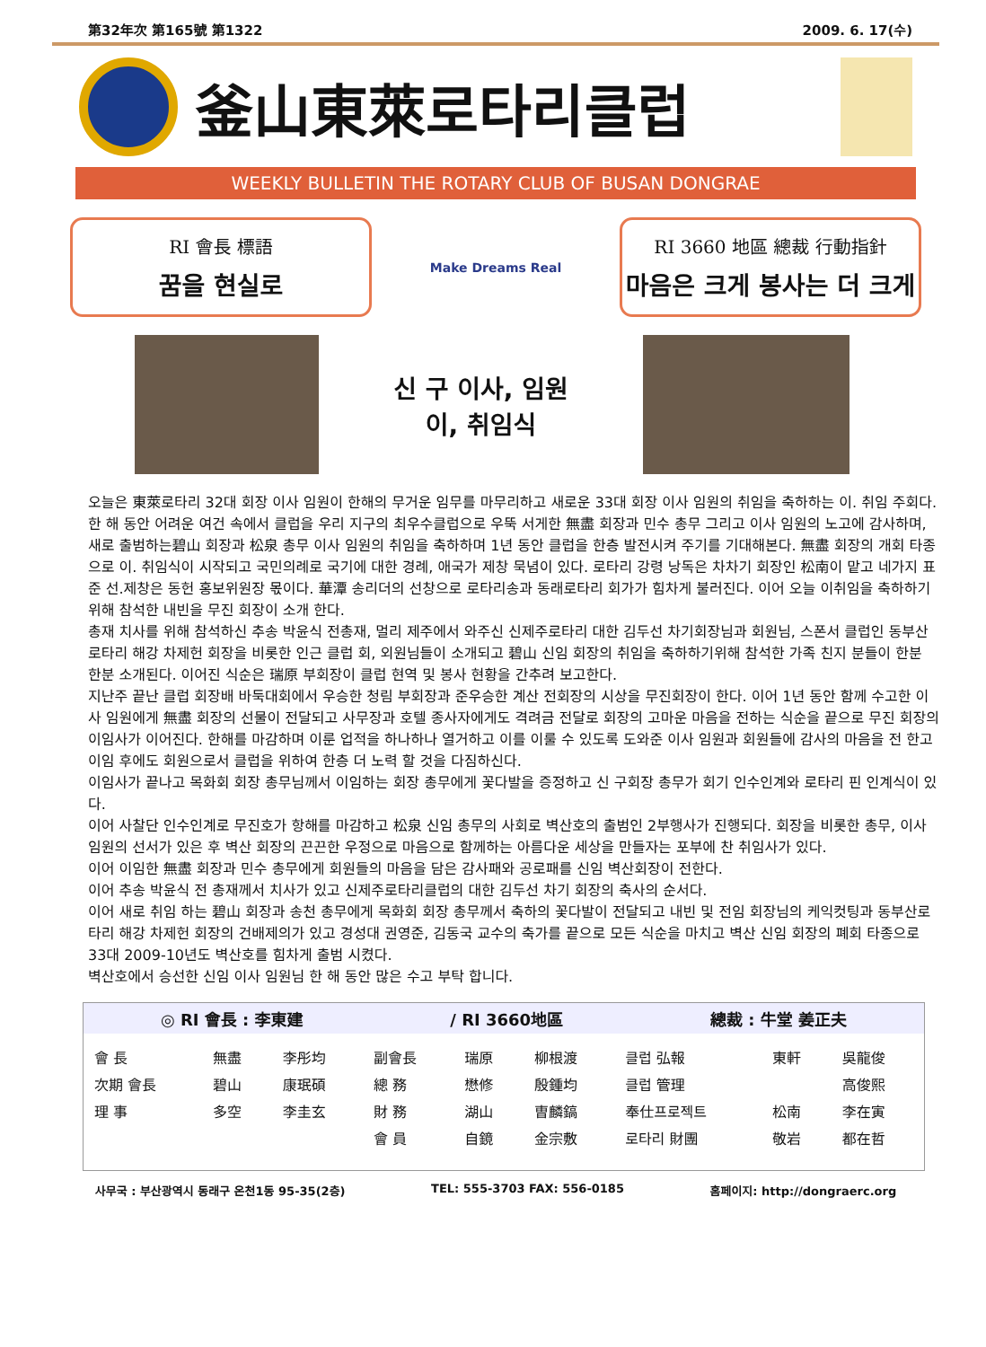第32年次 第165號 第1322 2009. 6. 17(수)
釜山東萊로타리클럽
WEEKLY BULLETIN THE ROTARY CLUB OF BUSAN DONGRAE
RI 會長 標語
꿈을 현실로
Make Dreams Real
RI 3660 地區 總裁 行動指針
마음은 크게 봉사는 더 크게
신 구 이사, 임원
이, 취임식
오늘은 東萊로타리 32대 회장 이사 임원이 한해의 무거운 임무를 마무리하고 새로운 33대 회장 이사 임원의 취임을 축하하는 이. 취임 주회다.
한 해 동안 어려운 여건 속에서 클럽을 우리 지구의 최우수클럽으로 우뚝 서게한 無盡 회장과 민수 총무 그리고 이사 임원의 노고에 감사하며, 새로 출범하는碧山 회장과 松泉 총무 이사 임원의 취임을 축하하며 1년 동안 클럽을 한층 발전시켜 주기를 기대해본다. 無盡 회장의 개회 타종으로 이. 취임식이 시작되고 국민의례로 국기에 대한 경례, 애국가 제창 묵념이 있다. 로타리 강령 낭독은 차차기 회장인 松南이 맡고 네가지 표준 선.제창은 동헌 홍보위원장 몫이다. 華潭 송리더의 선창으로 로타리송과 동래로타리 회가가 힘차게 불러진다. 이어 오늘 이취임을 축하하기위해 참석한 내빈을 무진 회장이 소개 한다.
총재 치사를 위해 참석하신 추송 박윤식 전총재, 멀리 제주에서 와주신 신제주로타리 대한 김두선 차기회장님과 회원님, 스폰서 클럽인 동부산로타리 해강 차제헌 회장을 비롯한 인근 클럽 회, 외원님들이 소개되고 碧山 신임 회장의 취임을 축하하기위해 참석한 가족 친지 분들이 한분 한분 소개된다. 이어진 식순은 瑞原 부회장이 클럽 현역 및 봉사 현황을 간추려 보고한다.
지난주 끝난 클럽 회장배 바둑대회에서 우승한 청림 부회장과 준우승한 계산 전회장의 시상을 무진회장이 한다. 이어 1년 동안 함께 수고한 이사 임원에게 無盡 회장의 선물이 전달되고 사무장과 호텔 종사자에게도 격려금 전달로 회장의 고마운 마음을 전하는 식순을 끝으로 무진 회장의 이임사가 이어진다. 한해를 마감하며 이룬 업적을 하나하나 열거하고 이를 이룰 수 있도록 도와준 이사 임원과 회원들에 감사의 마음을 전 한고 이임 후에도 회원으로서 클럽을 위하여 한층 더 노력 할 것을 다짐하신다.
이임사가 끝나고 목화회 회장 총무님께서 이임하는 회장 총무에게 꽃다발을 증정하고 신 구회장 총무가 회기 인수인계와 로타리 핀 인계식이 있다.
이어 사찰단 인수인계로 무진호가 항해를 마감하고 松泉 신임 총무의 사회로 벽산호의 출범인 2부행사가 진행되다. 회장을 비롯한 총무, 이사 임원의 선서가 있은 후 벽산 회장의 끈끈한 우정으로 마음으로 함께하는 아름다운 세상을 만들자는 포부에 찬 취임사가 있다.
이어 이임한 無盡 회장과 민수 총무에게 회원들의 마음을 담은 감사패와 공로패를 신임 벽산회장이 전한다.
이어 추송 박윤식 전 총재께서 치사가 있고 신제주로타리클럽의 대한 김두선 차기 회장의 축사의 순서다.
이어 새로 취임 하는 碧山 회장과 송천 총무에게 목화회 회장 총무께서 축하의 꽃다발이 전달되고 내빈 및 전임 회장님의 케익컷팅과 동부산로타리 해강 차제헌 회장의 건배제의가 있고 경성대 권영준, 김동국 교수의 축가를 끝으로 모든 식순을 마치고 벽산 신임 회장의 폐회 타종으로 33대 2009-10년도 벽산호를 힘차게 출범 시켰다.
벽산호에서 승선한 신임 이사 임원님 한 해 동안 많은 수고 부탁 합니다.
◎ RI 會長 : 李東建 / RI 3660地區 總裁 : 牛堂 姜正夫
| 會 長 | 無盡 | 李彤均 | 副會長 | 瑞原 | 柳根渡 | 클럽 弘報 | 東軒 | 吳龍俊 |
| 次期 會長 | 碧山 | 康珉碩 | 總 務 | 懋修 | 殷鍾均 | 클럽 管理 | | 高俊熙 |
| 理 事 | 多空 | 李圭玄 | 財 務 | 湖山 | 曺麟鎬 | 奉仕프로젝트 | 松南 | 李在寅 |
| | | | 會 員 | 自鏡 | 金宗敷 | 로타리 財團 | 敬岩 | 都在哲 |
사무국 : 부산광역시 동래구 온천1동 95-35(2층) TEL: 555-3703 FAX: 556-0185 홈페이지: http://dongraerc.org